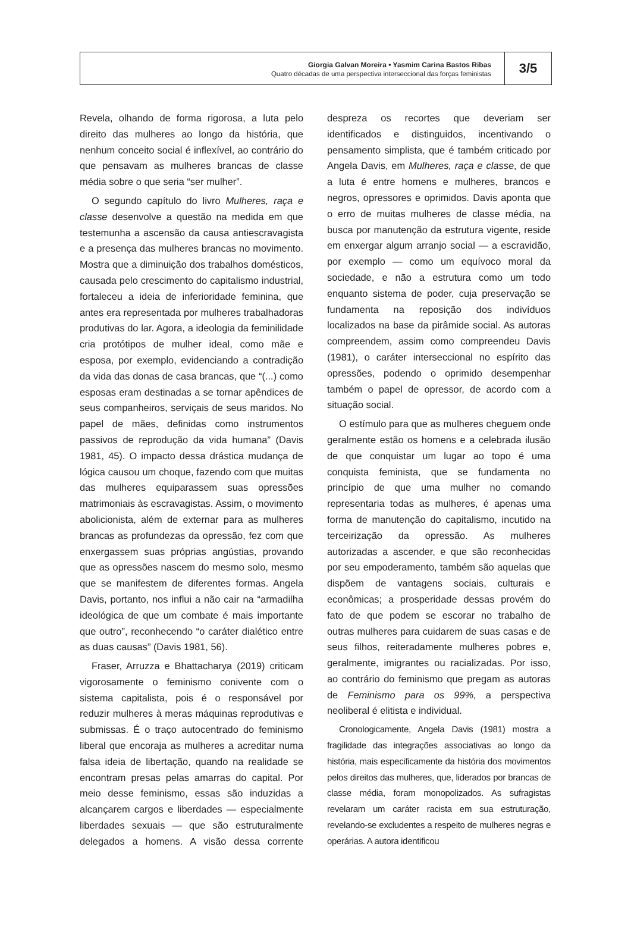Giorgia Galvan Moreira • Yasmim Carina Bastos Ribas
Quatro décadas de uma perspectiva interseccional das forças feministas
3/5
Revela, olhando de forma rigorosa, a luta pelo direito das mulheres ao longo da história, que nenhum conceito social é inflexível, ao contrário do que pensavam as mulheres brancas de classe média sobre o que seria “ser mulher”.
O segundo capítulo do livro Mulheres, raça e classe desenvolve a questão na medida em que testemunha a ascensão da causa antiescravagista e a presença das mulheres brancas no movimento. Mostra que a diminuição dos trabalhos domésticos, causada pelo crescimento do capitalismo industrial, fortaleceu a ideia de inferioridade feminina, que antes era representada por mulheres trabalhadoras produtivas do lar. Agora, a ideologia da feminilidade cria protótipos de mulher ideal, como mãe e esposa, por exemplo, evidenciando a contradição da vida das donas de casa brancas, que “(...) como esposas eram destinadas a se tornar apêndices de seus companheiros, serviçais de seus maridos. No papel de mães, definidas como instrumentos passivos de reprodução da vida humana” (Davis 1981, 45). O impacto dessa drástica mudança de lógica causou um choque, fazendo com que muitas das mulheres equiparassem suas opressões matrimoniais às escravagistas. Assim, o movimento abolicionista, além de externar para as mulheres brancas as profundezas da opressão, fez com que enxergassem suas próprias angústias, provando que as opressões nascem do mesmo solo, mesmo que se manifestem de diferentes formas. Angela Davis, portanto, nos influi a não cair na “armadilha ideológica de que um combate é mais importante que outro”, reconhecendo “o caráter dialético entre as duas causas” (Davis 1981, 56).
Fraser, Arruzza e Bhattacharya (2019) criticam vigorosamente o feminismo conivente com o sistema capitalista, pois é o responsável por reduzir mulheres à meras máquinas reprodutivas e submissas. É o traço autocentrado do feminismo liberal que encoraja as mulheres a acreditar numa falsa ideia de libertação, quando na realidade se encontram presas pelas amarras do capital. Por meio desse feminismo, essas são induzidas a alcançarem cargos e liberdades — especialmente liberdades sexuais — que são estruturalmente delegados a homens. A visão dessa corrente despreza os recortes que deveriam ser identificados e distinguidos, incentivando o pensamento simplista, que é também criticado por Angela Davis, em Mulheres, raça e classe, de que a luta é entre homens e mulheres, brancos e negros, opressores e oprimidos. Davis aponta que o erro de muitas mulheres de classe média, na busca por manutenção da estrutura vigente, reside em enxergar algum arranjo social — a escravidão, por exemplo — como um equívoco moral da sociedade, e não a estrutura como um todo enquanto sistema de poder, cuja preservação se fundamenta na reposição dos indivíduos localizados na base da pirâmide social. As autoras compreendem, assim como compreendeu Davis (1981), o caráter interseccional no espírito das opressões, podendo o oprimido desempenhar também o papel de opressor, de acordo com a situação social.
O estímulo para que as mulheres cheguem onde geralmente estão os homens e a celebrada ilusão de que conquistar um lugar ao topo é uma conquista feminista, que se fundamenta no princípio de que uma mulher no comando representaria todas as mulheres, é apenas uma forma de manutenção do capitalismo, incutido na terceirização da opressão. As mulheres autorizadas a ascender, e que são reconhecidas por seu empoderamento, também são aquelas que dispõem de vantagens sociais, culturais e econômicas; a prosperidade dessas provém do fato de que podem se escorar no trabalho de outras mulheres para cuidarem de suas casas e de seus filhos, reiteradamente mulheres pobres e, geralmente, imigrantes ou racializadas. Por isso, ao contrário do feminismo que pregam as autoras de Feminismo para os 99%, a perspectiva neoliberal é elitista e individual.
Cronologicamente, Angela Davis (1981) mostra a fragilidade das integrações associativas ao longo da história, mais especificamente da história dos movimentos pelos direitos das mulheres, que, liderados por brancas de classe média, foram monopolizados. As sufragistas revelaram um caráter racista em sua estruturação, revelando-se excludentes a respeito de mulheres negras e operárias. A autora identificou